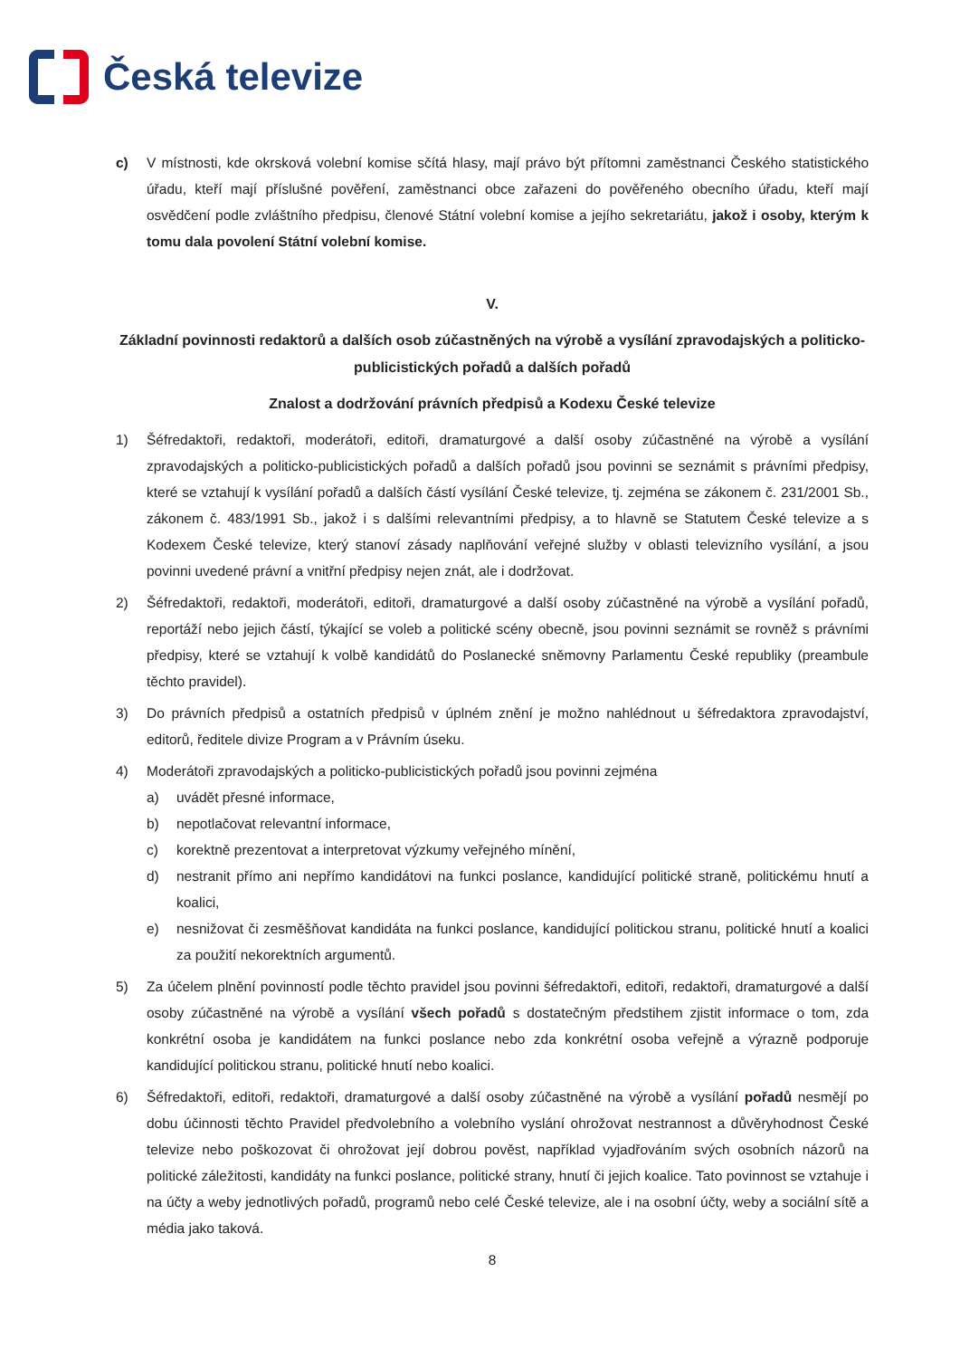Česká televize
c) V místnosti, kde okrsková volební komise sčítá hlasy, mají právo být přítomni zaměstnanci Českého statistického úřadu, kteří mají příslušné pověření, zaměstnanci obce zařazeni do pověřeného obecního úřadu, kteří mají osvědčení podle zvláštního předpisu, členové Státní volební komise a jejího sekretariátu, jakož i osoby, kterým k tomu dala povolení Státní volební komise.
V.
Základní povinnosti redaktorů a dalších osob zúčastněných na výrobě a vysílání zpravodajských a politicko-publicistických pořadů a dalších pořadů
Znalost a dodržování právních předpisů a Kodexu České televize
1) Šéfredaktoři, redaktoři, moderátoři, editoři, dramaturgové a další osoby zúčastněné na výrobě a vysílání zpravodajských a politicko-publicistických pořadů a dalších pořadů jsou povinni se seznámit s právními předpisy, které se vztahují k vysílání pořadů a dalších částí vysílání České televize, tj. zejména se zákonem č. 231/2001 Sb., zákonem č. 483/1991 Sb., jakož i s dalšími relevantními předpisy, a to hlavně se Statutem České televize a s Kodexem České televize, který stanoví zásady naplňování veřejné služby v oblasti televizního vysílání, a jsou povinni uvedené právní a vnitřní předpisy nejen znát, ale i dodržovat.
2) Šéfredaktoři, redaktoři, moderátoři, editoři, dramaturgové a další osoby zúčastněné na výrobě a vysílání pořadů, reportáží nebo jejich částí, týkající se voleb a politické scény obecně, jsou povinni seznámit se rovněž s právními předpisy, které se vztahují k volbě kandidátů do Poslanecké sněmovny Parlamentu České republiky (preambule těchto pravidel).
3) Do právních předpisů a ostatních předpisů v úplném znění je možno nahlédnout u šéfredaktora zpravodajství, editorů, ředitele divize Program a v Právním úseku.
4) Moderátoři zpravodajských a politicko-publicistických pořadů jsou povinni zejména
a) uvádět přesné informace,
b) nepotlačovat relevantní informace,
c) korektně prezentovat a interpretovat výzkumy veřejného mínění,
d) nestranit přímo ani nepřímo kandidátovi na funkci poslance, kandidující politické straně, politickému hnutí a koalici,
e) nesnižovat či zesměšňovat kandidáta na funkci poslance, kandidující politickou stranu, politické hnutí a koalici za použití nekorektních argumentů.
5) Za účelem plnění povinností podle těchto pravidel jsou povinni šéfredaktoři, editoři, redaktoři, dramaturgové a další osoby zúčastněné na výrobě a vysílání všech pořadů s dostatečným předstihem zjistit informace o tom, zda konkrétní osoba je kandidátem na funkci poslance nebo zda konkrétní osoba veřejně a výrazně podporuje kandidující politickou stranu, politické hnutí nebo koalici.
6) Šéfredaktoři, editoři, redaktoři, dramaturgové a další osoby zúčastněné na výrobě a vysílání pořadů nesmějí po dobu účinnosti těchto Pravidel předvolebního a volebního vyslání ohrožovat nestrannost a důvěryhodnost České televize nebo poškozovat či ohrožovat její dobrou pověst, například vyjadřováním svých osobních názorů na politické záležitosti, kandidáty na funkci poslance, politické strany, hnutí či jejich koalice. Tato povinnost se vztahuje i na účty a weby jednotlivých pořadů, programů nebo celé České televize, ale i na osobní účty, weby a sociální sítě a média jako taková.
8